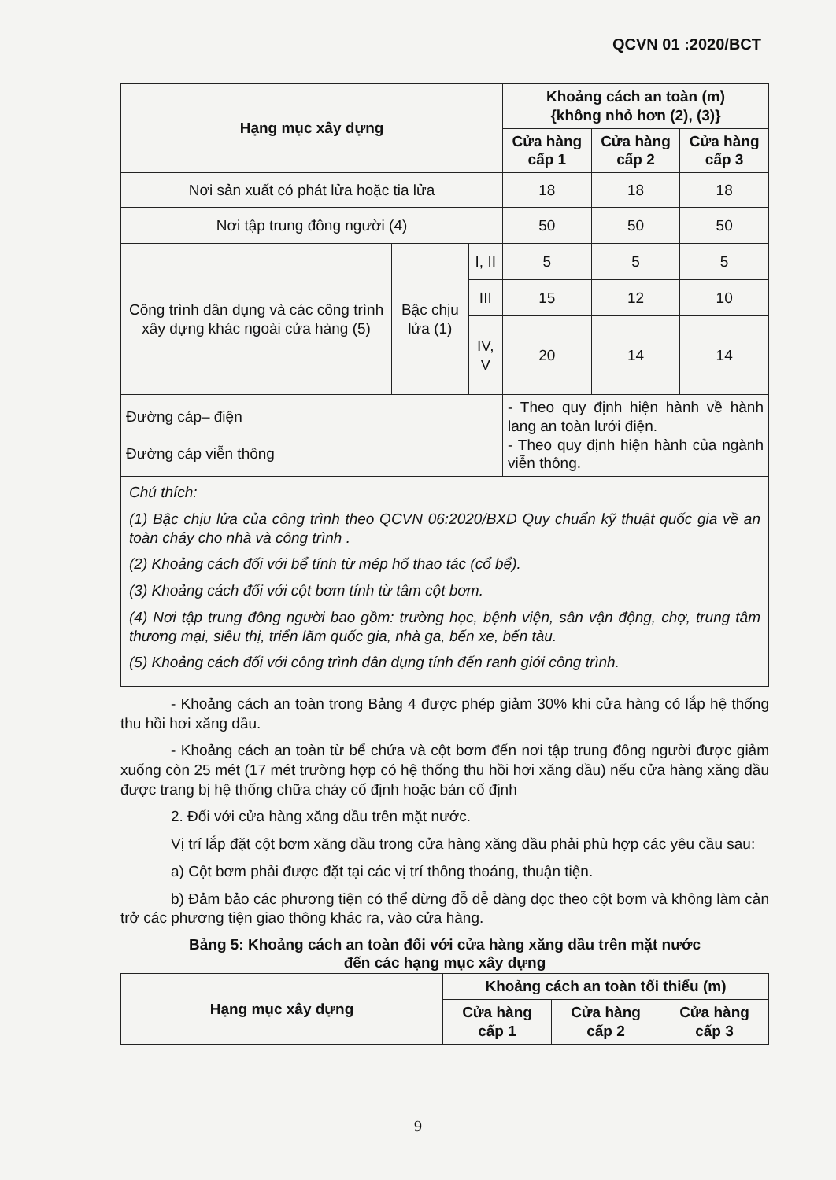QCVN 01 :2020/BCT
| Hạng mục xây dựng | | | Khoảng cách an toàn (m) {không nhỏ hơn (2), (3)} | | |
| --- | --- | --- | --- | --- | --- |
| | | | Cửa hàng cấp 1 | Cửa hàng cấp 2 | Cửa hàng cấp 3 |
| Nơi sản xuất có phát lửa hoặc tia lửa | | | 18 | 18 | 18 |
| Nơi tập trung đông người (4) | | | 50 | 50 | 50 |
| Công trình dân dụng và các công trình xây dựng khác ngoài cửa hàng (5) | Bậc chịu lửa (1) | I, II | 5 | 5 | 5 |
| | | III | 15 | 12 | 10 |
| | | IV, V | 20 | 14 | 14 |
| Đường cáp– điện Đường cáp viễn thông | | | - Theo quy định hiện hành về hành lang an toàn lưới điện. - Theo quy định hiện hành của ngành viễn thông. | | |
| Chú thích: (1) Bậc chịu lửa của công trình theo QCVN 06:2020/BXD Quy chuẩn kỹ thuật quốc gia về an toàn cháy cho nhà và công trình . (2) Khoảng cách đối với bể tính từ mép hố thao tác (cổ bể). (3) Khoảng cách đối với cột bơm tính từ tâm cột bơm. (4) Nơi tập trung đông người bao gồm: trường học, bệnh viện, sân vận động, chợ, trung tâm thương mại, siêu thị, triển lãm quốc gia, nhà ga, bến xe, bến tàu. (5) Khoảng cách đối với công trình dân dụng tính đến ranh giới công trình. | | | | | |
- Khoảng cách an toàn trong Bảng 4 được phép giảm 30% khi cửa hàng có lắp hệ thống thu hồi hơi xăng dầu.
- Khoảng cách an toàn từ bể chứa và cột bơm đến nơi tập trung đông người được giảm xuống còn 25 mét (17 mét trường hợp có hệ thống thu hồi hơi xăng dầu) nếu cửa hàng xăng dầu được trang bị hệ thống chữa cháy cố định hoặc bán cố định
2. Đối với cửa hàng xăng dầu trên mặt nước.
Vị trí lắp đặt cột bơm xăng dầu trong cửa hàng xăng dầu phải phù hợp các yêu cầu sau:
a) Cột bơm phải được đặt tại các vị trí thông thoáng, thuận tiện.
b) Đảm bảo các phương tiện có thể dừng đỗ dễ dàng dọc theo cột bơm và không làm cản trở các phương tiện giao thông khác ra, vào cửa hàng.
Bảng 5: Khoảng cách an toàn đối với cửa hàng xăng dầu trên mặt nước
đến các hạng mục xây dựng
| Hạng mục xây dựng | Khoảng cách an toàn tối thiểu (m) | | |
| --- | --- | --- | --- |
| | Cửa hàng cấp 1 | Cửa hàng cấp 2 | Cửa hàng cấp 3 |
9